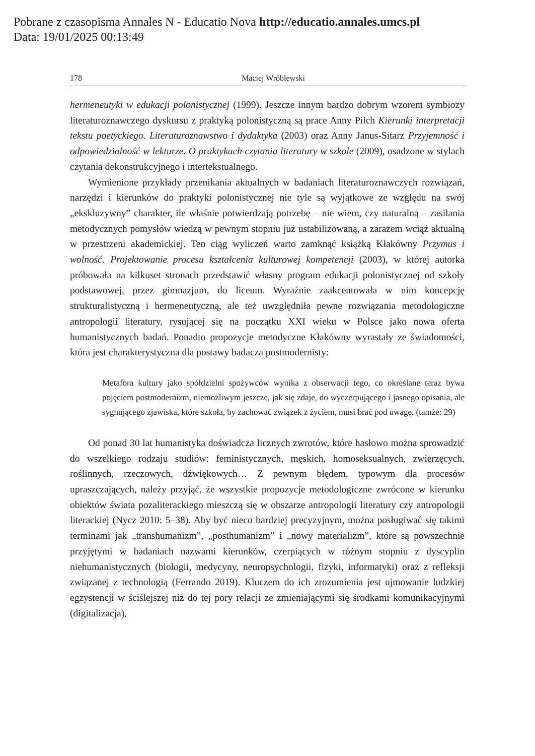Pobrane z czasopisma Annales N - Educatio Nova http://educatio.annales.umcs.pl
Data: 19/01/2025 00:13:49
178 Maciej Wróblewski
hermeneutyki w edukacji polonistycznej (1999). Jeszcze innym bardzo dobrym wzorem symbiozy literaturoznawczego dyskursu z praktyką polonistyczną są prace Anny Pilch Kierunki interpretacji tekstu poetyckiego. Literaturoznawstwo i dydaktyka (2003) oraz Anny Janus-Sitarz Przyjemność i odpowiedzialność w lekturze. O praktykach czytania literatury w szkole (2009), osadzone w stylach czytania dekonstrukcyjnego i intertekstualnego.
Wymienione przykłady przenikania aktualnych w badaniach literaturoznawczych rozwiązań, narzędzi i kierunków do praktyki polonistycznej nie tyle są wyjątkowe ze względu na swój „ekskluzywny” charakter, ile właśnie potwierdzają potrzebę – nie wiem, czy naturalną – zasilania metodycznych pomysłów wiedzą w pewnym stopniu już ustabilizowaną, a zarazem wciąż aktualną w przestrzeni akademickiej. Ten ciąg wyliczeń warto zamknąć książką Kłakówny Przymus i wolność. Projektowanie procesu kształcenia kulturowej kompetencji (2003), w której autorka próbowała na kilkuset stronach przedstawić własny program edukacji polonistycznej od szkoły podstawowej, przez gimnazjum, do liceum. Wyraźnie zaakcentowała w nim koncepcję strukturalistyczną i hermeneutyczną, ale też uwzględniła pewne rozwiązania metodologiczne antropologii literatury, rysującej się na początku XXI wieku w Polsce jako nowa oferta humanistycznych badań. Ponadto propozycje metodyczne Kłakówny wyrastały ze świadomości, która jest charakterystyczna dla postawy badacza postmodernisty:
Metafora kultury jako spółdzielni spożywców wynika z obserwacji tego, co określane teraz bywa pojęciem postmodernizm, niemożliwym jeszcze, jak się zdaje, do wyczerpującego i jasnego opisania, ale sygnującego zjawiska, które szkoła, by zachować związek z życiem, musi brać pod uwagę. (tamże: 29)
Od ponad 30 lat humanistyka doświadcza licznych zwrotów, które hasłowo można sprowadzić do wszelkiego rodzaju studiów: feministycznych, męskich, homoseksualnych, zwierzęcych, roślinnych, rzeczowych, dźwiękowych… Z pewnym błędem, typowym dla procesów upraszczających, należy przyjąć, że wszystkie propozycje metodologiczne zwrócone w kierunku obiektów świata pozaliterackiego mieszczą się w obszarze antropologii literatury czy antropologii literackiej (Nycz 2010: 5–38). Aby być nieco bardziej precyzyjnym, można posługiwać się takimi terminami jak „transhumanizm”, „posthumanizm” i „nowy materializm”, które są powszechnie przyjętymi w badaniach nazwami kierunków, czerpiących w różnym stopniu z dyscyplin niehumanistycznych (biologii, medycyny, neuropsychologii, fizyki, informatyki) oraz z refleksji związanej z technologią (Ferrando 2019). Kluczem do ich zrozumienia jest ujmowanie ludzkiej egzystencji w ściślejszej niż do tej pory relacji ze zmieniającymi się środkami komunikacyjnymi (digitalizacja),